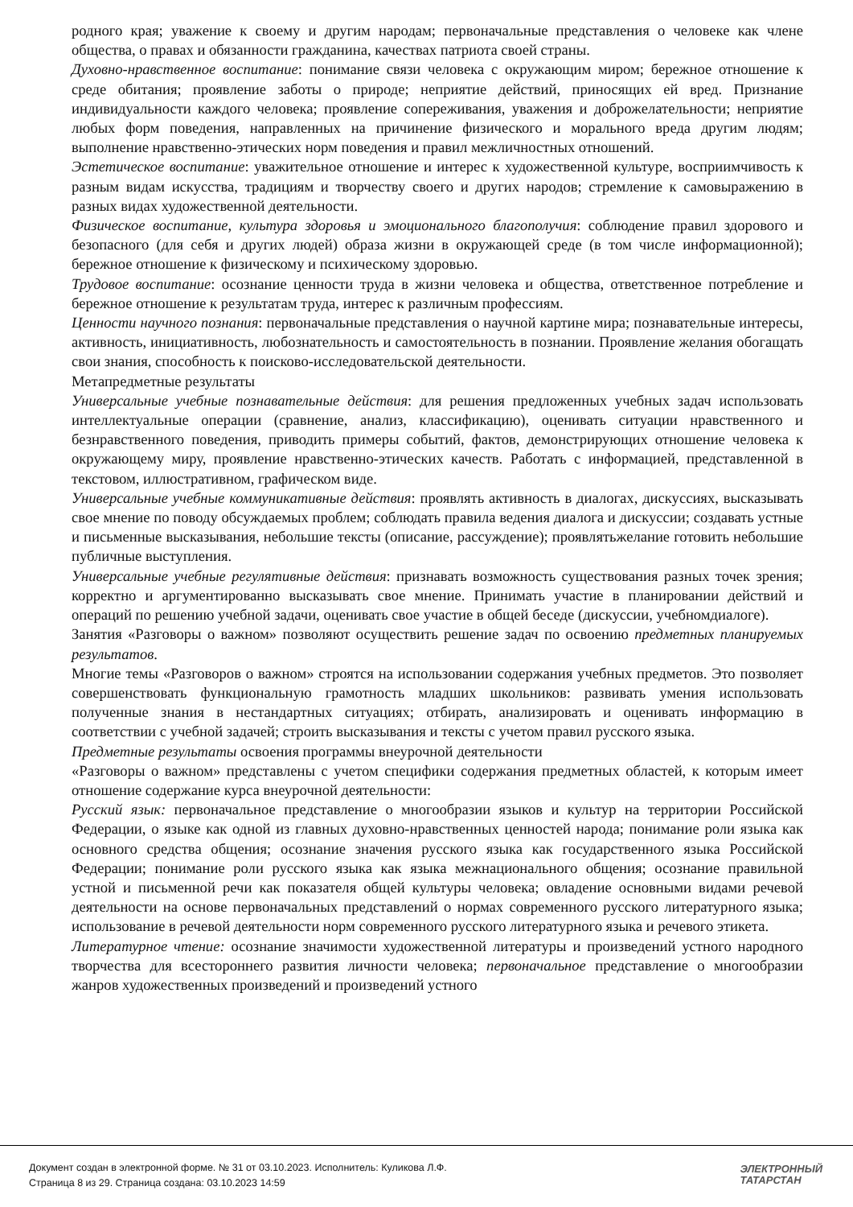родного края; уважение к своему и другим народам; первоначальные представления о человеке как члене общества, о правах и обязанности гражданина, качествах патриота своей страны.
Духовно-нравственное воспитание: понимание связи человека с окружающим миром; бережное отношение к среде обитания; проявление заботы о природе; неприятие действий, приносящих ей вред. Признание индивидуальности каждого человека; проявление сопереживания, уважения и доброжелательности; неприятие любых форм поведения, направленных на причинение физического и морального вреда другим людям; выполнение нравственно-этических норм поведения и правил межличностных отношений.
Эстетическое воспитание: уважительное отношение и интерес к художественной культуре, восприимчивость к разным видам искусства, традициям и творчеству своего и других народов; стремление к самовыражению в разных видах художественной деятельности.
Физическое воспитание, культура здоровья и эмоционального благополучия: соблюдение правил здорового и безопасного (для себя и других людей) образа жизни в окружающей среде (в том числе информационной); бережное отношение к физическому и психическому здоровью.
Трудовое воспитание: осознание ценности труда в жизни человека и общества, ответственное потребление и бережное отношение к результатам труда, интерес к различным профессиям.
Ценности научного познания: первоначальные представления о научной картине мира; познавательные интересы, активность, инициативность, любознательность и самостоятельность в познании. Проявление желания обогащать свои знания, способность к поисково-исследовательской деятельности.
Метапредметные результаты
Универсальные учебные познавательные действия: для решения предложенных учебных задач использовать интеллектуальные операции (сравнение, анализ, классификацию), оценивать ситуации нравственного и безнравственного поведения, приводить примеры событий, фактов, демонстрирующих отношение человека к окружающему миру, проявление нравственно-этических качеств. Работать с информацией, представленной в текстовом, иллюстративном, графическом виде.
Универсальные учебные коммуникативные действия: проявлять активность в диалогах, дискуссиях, высказывать свое мнение по поводу обсуждаемых проблем; соблюдать правила ведения диалога и дискуссии; создавать устные и письменные высказывания, небольшие тексты (описание, рассуждение); проявлятьжелание готовить небольшие публичные выступления.
Универсальные учебные регулятивные действия: признавать возможность существования разных точек зрения; корректно и аргументированно высказывать свое мнение. Принимать участие в планировании действий и операций по решению учебной задачи, оценивать свое участие в общей беседе (дискуссии, учебномдиалоге).
Занятия «Разговоры о важном» позволяют осуществить решение задач по освоению предметных планируемых результатов.
Многие темы «Разговоров о важном» строятся на использовании содержания учебных предметов. Это позволяет совершенствовать функциональную грамотность младших школьников: развивать умения использовать полученные знания в нестандартных ситуациях; отбирать, анализировать и оценивать информацию в соответствии с учебной задачей; строить высказывания и тексты с учетом правил русского языка.
Предметные результаты освоения программы внеурочной деятельности
«Разговоры о важном» представлены с учетом специфики содержания предметных областей, к которым имеет отношение содержание курса внеурочной деятельности:
Русский язык: первоначальное представление о многообразии языков и культур на территории Российской Федерации, о языке как одной из главных духовно-нравственных ценностей народа; понимание роли языка как основного средства общения; осознание значения русского языка как государственного языка Российской Федерации; понимание роли русского языка как языка межнационального общения; осознание правильной устной и письменной речи как показателя общей культуры человека; овладение основными видами речевой деятельности на основе первоначальных представлений о нормах современного русского литературного языка; использование в речевой деятельности норм современного русского литературного языка и речевого этикета.
Литературное чтение: осознание значимости художественной литературы и произведений устного народного творчества для всестороннего развития личности человека; первоначальное представление о многообразии жанров художественных произведений и произведений устного
Документ создан в электронной форме. № 31 от 03.10.2023. Исполнитель: Куликова Л.Ф.
Страница 8 из 29. Страница создана: 03.10.2023 14:59
ЭЛЕКТРОННЫЙ
ТАТАРСТАН